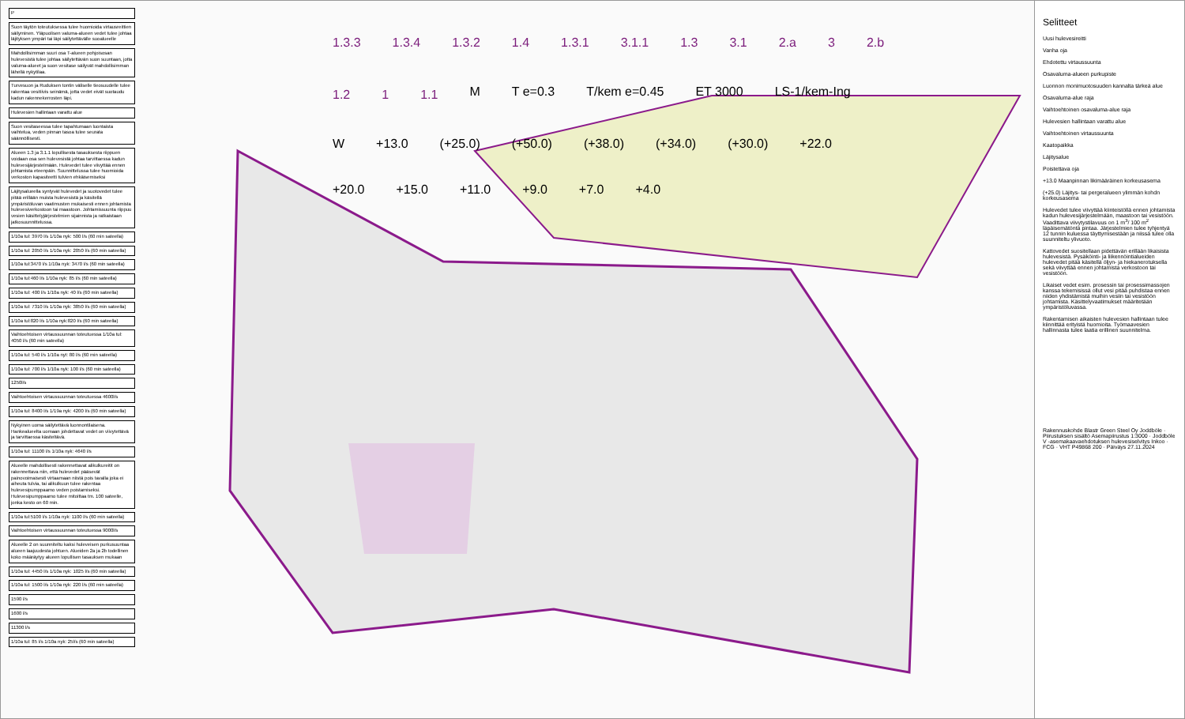P
Suon täytön toteutuksessa tulee huomioida virtausreittien säilyminen. Yläpuolisen valuma-alueen vedet tulee johtaa läjityksen ympäri tai läpi säilytettävälle suoalueelle
Mahdollisimman suuri osa T-alueen pohjoisosan hulevesistä tulee johtaa säilytettävän suon suuntaan, jotta valuma-alueet ja suon vesitase säilyvät mahdollisimman lähellä nykytilaa.
Turvesuon ja Ruduksen tontin väliselle tieosuudelle tulee rakentaa vesitiivis seinämä, jotta vedet eivät suotaudu kadun rakennekerrosten läpi.
Hulevesien hallintaan varattu alue
Suon vesitaseessa tulee tapahtumaan luontaista vaihtelua, veden pinnan tasoa tulee seurata säännöllisesti.
Alueen 1.3 ja 3.1.1 lopullisesta tasauksesta riippuen voidaan osa sen hulevesistä johtaa tarvittaessa kadun hulevesijärjestelmään. Hulevedet tulee viivyttää ennen johtamista eteenpäin. Suunnittelussa tulee huomioida verkoston kapasiteetti tulvien ehkäisemiseksi
Läjitysalueella syntyvät hulevedet ja suotovedet tulee pitää erillään muista hulevesistä ja käsitellä ympäristöluvan vaatimusten mukaisesti ennen johtamista hulevesiverkostoon tai maastoon. Johtamissuunta riippuu vesien käsittelyjärjestelmien sijainnista ja ratkaistaan jatkosuunnittelussa.
1/10a tul: 3970 l/s 1/10a nyk: 500 l/s (60 min sateella)
1/10a tul: 2050 l/s 1/10a nyk: 2050 l/s (60 min sateella)
1/10a tul:3470 l/s 1/10a nyk: 3470 l/s (60 min sateella)
1/10a tul:460 l/s 1/10a nyk: 85 l/s (60 min sateella)
1/10a tul: 400 l/s 1/10a nyk: 40 l/s (60 min sateella)
1/10a tul: 7310 l/s 1/10a nyk: 3850 l/s (60 min sateella)
1/10a tul:820 l/s 1/10a nyk:820 l/s (60 min sateella)
Vaihtoehtoisen virtaussuunnan toteutuessa 1/10a tul: 4050 l/s (60 min sateella)
1/10a tul: 540 l/s 1/10a nyt: 80 l/s (60 min sateella)
1/10a tul: 700 l/s 1/10a nyk: 100 l/s (60 min sateella)
1250l/s
Vaihtoehtoisen virtaussuunnan toteutuessa 4600l/s
1/10a tul: 8400 l/s 1/19a nyk: 4200 l/s (60 min sateella)
Nykyinen uoma säilytettävä luonnontilaisena. Hankealueelta uomaan johdettavat vedet on viivytettävä ja tarvittaessa käsiteltävä.
1/10a tul: 11100 l/s 1/10a nyk: 4640 l/s
Alueelle mahdollisesti rakennettavat alikulkureitit on rakennettava niin, että hulevedet pääsevät painovoimaisesti virtaamaan niistä pois tavalla joka ei aiheuta tulvia, tai alikulkuun tulee rakentaa hulevesipumppaamo veden poistamiseksi. Hulevesipumppaamo tulee mitoittaa tm. 100 sateelle, jonka kesto on 60 min.
1/10a tul:5100 l/s 1/10a nyk: 1100 l/s (60 min sateella)
Vaihtoehtoisen virtaussuunnan toteutuessa 9000l/s
Alueelle 2 on suunniteltu kaksi huleveisen purkusuuntaa alueen laajuudesta johtuen. Alueiden 2a ja 2b todellinen koko määräytyy alueen lopullisen tasauksen mukaan
1/10a tul: 4450 l/s 1/10a nyk: 1025 l/s (60 min sateella)
1/10a tul: 1500 l/s 1/10a nyk: 220 l/s (60 min sateella)
1590 l/s
1600 l/s
11300 l/s
1/10a tul: 85 l/s 1/10a nyk: 25l/s (60 min sateella)
1.3.3 1.3.4 1.3.2 1.4 1.3.1 3.1.1 1.3 3.1 2.a 3 2.b 1.2 1 1.1 M T e=0.3 T/kem e=0.45 ET 3000 LS-1/kem-Ing W +13.0 (+25.0) (+50.0) (+38.0) (+34.0) (+30.0) +22.0 +20.0 +15.0 +11.0 +9.0 +7.0 +4.0
Selitteet
Uusi hulevesireitti
Vanha oja
Ehdotettu virtaussuunta
Osavaluma-alueen purkupiste
Luonnon monimuotosuuden kannalta tärkeä alue
Osavaluma-alue raja
Vaihtoehtoinen osavaluma-alue raja
Hulevesien hallintaan varattu alue
Vaihtoehtoinen virtaussuunta
Kaatopaikka
Läjitysalue
Poistettava oja
+13.0 Maanpinnan likimääräinen korkeusasema
(+25.0) Läjitys- tai pergeralueen ylimmän kohdn korkeusasema
Hulevedet tulee viivyttää kiinteistöllä ennen johtamista kadun hulevesijärjestelmään, maastoon tai vesistöön. Vaadittava viivytystilavuus on 1 m<sup>3</sup>/ 100 m<sup>2</sup> läpäisemätöntä pintaa. Järjestelmien tulee tyhjentyä 12 tunnin kuluessa täyttymisestään ja niissä tulee olla suunniteltu ylivuoto.
Kattovedet suositellaan pidettävän erillään likaisista hulevesistä. Pysäköinti- ja liikennöintialueiden hulevedet pitää käsitellä öljyn- ja hiekanerotuksella sekä viivyttää ennen johtamista verkostoon tai vesistöön.
Likaiset vedet esim. prosessin tai prosessimassojen kanssa tekemisissä ollut vesi pitää puhdistaa ennen niiden yhdistämistä muihin vesiin tai vesistöön johtamista. Käsittelyvaatimukset määritetään ympäristöluvassa.
Rakentamisen aikaisten hulevesien hallintaan tulee kiinnittää erityistä huomioita. Työmaavesien hallinnasta tulee laatia erillinen suunnitelma.
Rakennuskohde Blastr Green Steel Oy Joddböle · Piirustuksen sisältö Asemapiirustus 1:3000 · Joddböle V -asemakaavaehdotuksen hulevesiselvitys Inkoo · FCG · VHT P49868 200 · Päiväys 27.11.2024